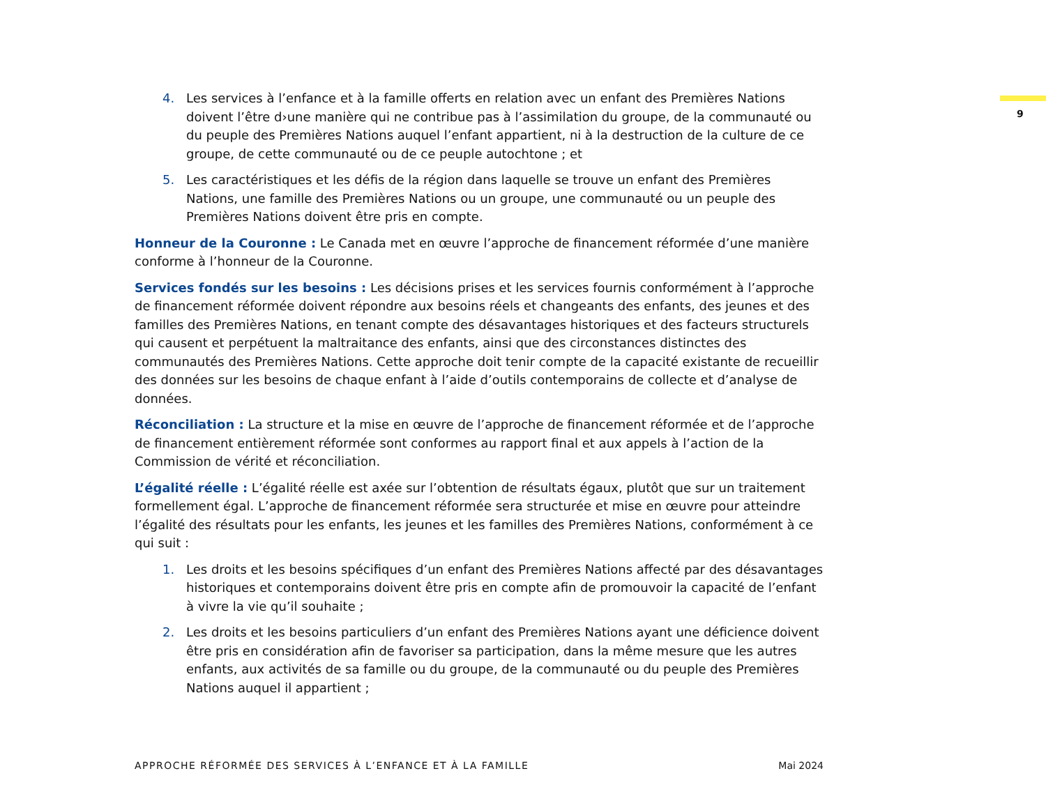9
4. Les services à l’enfance et à la famille offerts en relation avec un enfant des Premières Nations doivent l’être d›une manière qui ne contribue pas à l’assimilation du groupe, de la communauté ou du peuple des Premières Nations auquel l’enfant appartient, ni à la destruction de la culture de ce groupe, de cette communauté ou de ce peuple autochtone ; et
5. Les caractéristiques et les défis de la région dans laquelle se trouve un enfant des Premières Nations, une famille des Premières Nations ou un groupe, une communauté ou un peuple des Premières Nations doivent être pris en compte.
Honneur de la Couronne : Le Canada met en œuvre l’approche de financement réformée d’une manière conforme à l’honneur de la Couronne.
Services fondés sur les besoins : Les décisions prises et les services fournis conformément à l’approche de financement réformée doivent répondre aux besoins réels et changeants des enfants, des jeunes et des familles des Premières Nations, en tenant compte des désavantages historiques et des facteurs structurels qui causent et perpétuent la maltraitance des enfants, ainsi que des circonstances distinctes des communautés des Premières Nations. Cette approche doit tenir compte de la capacité existante de recueillir des données sur les besoins de chaque enfant à l’aide d’outils contemporains de collecte et d’analyse de données.
Réconciliation : La structure et la mise en œuvre de l’approche de financement réformée et de l’approche de financement entièrement réformée sont conformes au rapport final et aux appels à l’action de la Commission de vérité et réconciliation.
L’égalité réelle : L’égalité réelle est axée sur l’obtention de résultats égaux, plutôt que sur un traitement formellement égal. L’approche de financement réformée sera structurée et mise en œuvre pour atteindre l’égalité des résultats pour les enfants, les jeunes et les familles des Premières Nations, conformément à ce qui suit :
1. Les droits et les besoins spécifiques d’un enfant des Premières Nations affecté par des désavantages historiques et contemporains doivent être pris en compte afin de promouvoir la capacité de l’enfant à vivre la vie qu’il souhaite ;
2. Les droits et les besoins particuliers d’un enfant des Premières Nations ayant une déficience doivent être pris en considération afin de favoriser sa participation, dans la même mesure que les autres enfants, aux activités de sa famille ou du groupe, de la communauté ou du peuple des Premières Nations auquel il appartient ;
APPROCHE RÉFORMÉE DES SERVICES À L’ENFANCE ET À LA FAMILLE Mai 2024